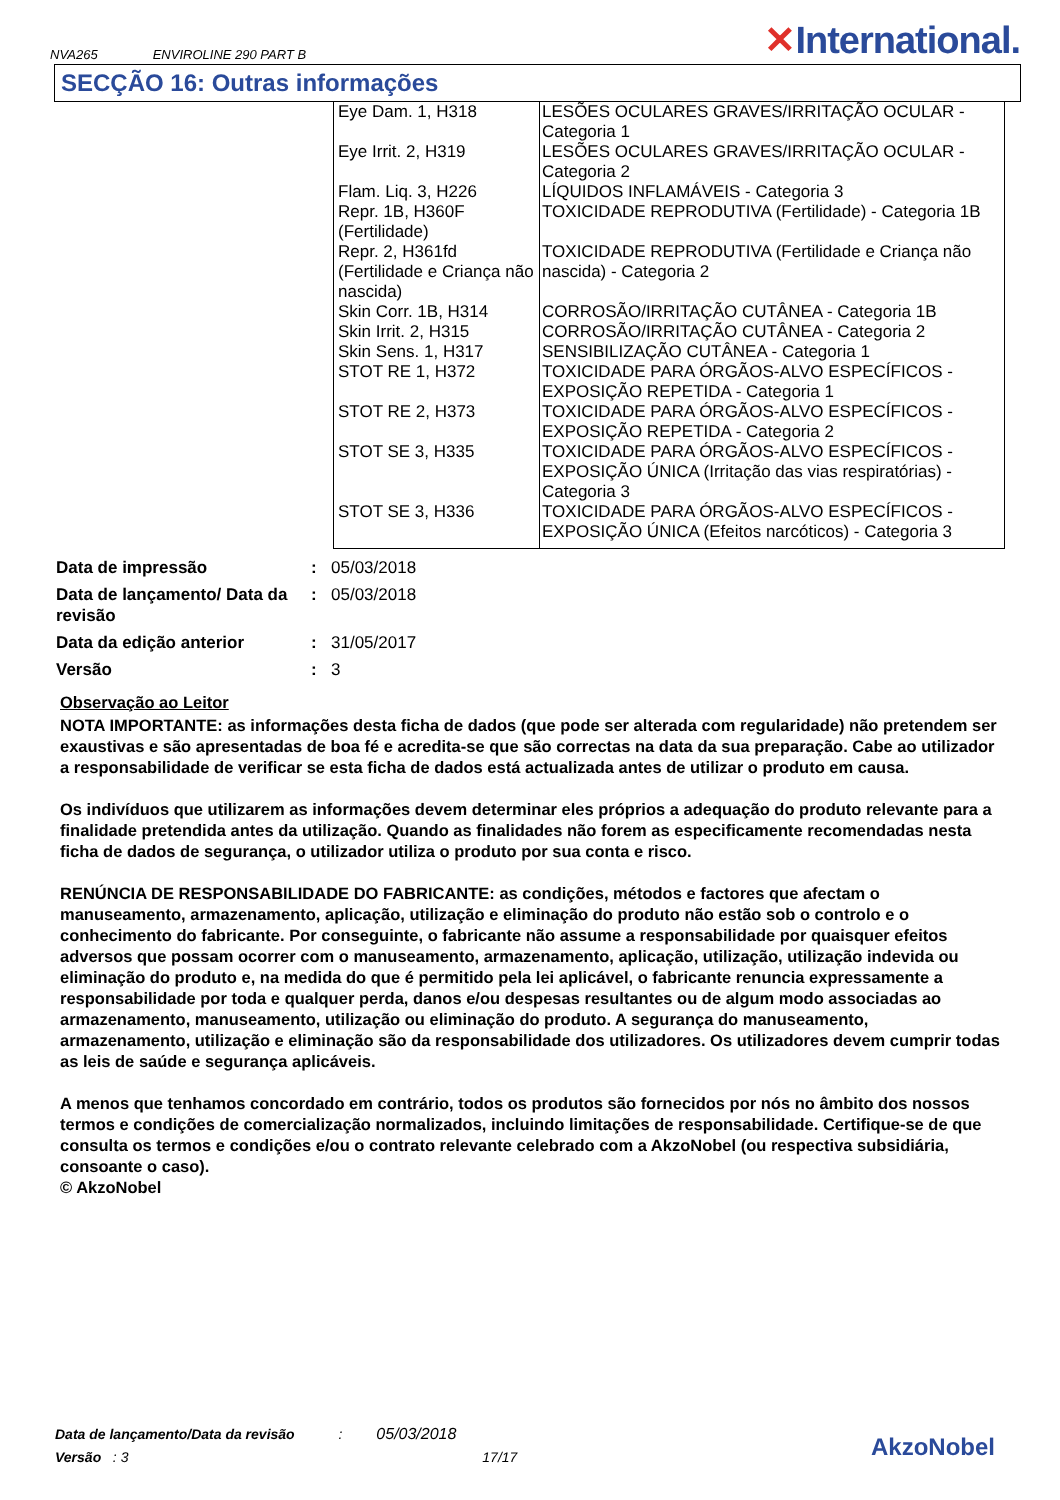NVA265 ENVIROLINE 290 PART B
✕International.
SECÇÃO 16: Outras informações
| Eye Dam. 1, H318 | LESÕES OCULARES GRAVES/IRRITAÇÃO OCULAR - Categoria 1 |
| Eye Irrit. 2, H319 | LESÕES OCULARES GRAVES/IRRITAÇÃO OCULAR - Categoria 2 |
| Flam. Liq. 3, H226 | LÍQUIDOS INFLAMÁVEIS - Categoria 3 |
| Repr. 1B, H360F (Fertilidade) | TOXICIDADE REPRODUTIVA (Fertilidade) - Categoria 1B |
| Repr. 2, H361fd (Fertilidade e Criança não nascida) | TOXICIDADE REPRODUTIVA (Fertilidade e Criança não nascida) - Categoria 2 |
| Skin Corr. 1B, H314 | CORROSÃO/IRRITAÇÃO CUTÂNEA - Categoria 1B |
| Skin Irrit. 2, H315 | CORROSÃO/IRRITAÇÃO CUTÂNEA - Categoria 2 |
| Skin Sens. 1, H317 | SENSIBILIZAÇÃO CUTÂNEA - Categoria 1 |
| STOT RE 1, H372 | TOXICIDADE PARA ÓRGÃOS-ALVO ESPECÍFICOS - EXPOSIÇÃO REPETIDA - Categoria 1 |
| STOT RE 2, H373 | TOXICIDADE PARA ÓRGÃOS-ALVO ESPECÍFICOS - EXPOSIÇÃO REPETIDA - Categoria 2 |
| STOT SE 3, H335 | TOXICIDADE PARA ÓRGÃOS-ALVO ESPECÍFICOS - EXPOSIÇÃO ÚNICA (Irritação das vias respiratórias) - Categoria 3 |
| STOT SE 3, H336 | TOXICIDADE PARA ÓRGÃOS-ALVO ESPECÍFICOS - EXPOSIÇÃO ÚNICA (Efeitos narcóticos) - Categoria 3 |
| Data de impressão | : | 05/03/2018 |
| Data de lançamento/ Data da revisão | : | 05/03/2018 |
| Data da edição anterior | : | 31/05/2017 |
| Versão | : | 3 |
Observação ao Leitor
NOTA IMPORTANTE: as informações desta ficha de dados (que pode ser alterada com regularidade) não pretendem ser exaustivas e são apresentadas de boa fé e acredita-se que são correctas na data da sua preparação. Cabe ao utilizador a responsabilidade de verificar se esta ficha de dados está actualizada antes de utilizar o produto em causa.
Os indivíduos que utilizarem as informações devem determinar eles próprios a adequação do produto relevante para a finalidade pretendida antes da utilização. Quando as finalidades não forem as especificamente recomendadas nesta ficha de dados de segurança, o utilizador utiliza o produto por sua conta e risco.
RENÚNCIA DE RESPONSABILIDADE DO FABRICANTE: as condições, métodos e factores que afectam o manuseamento, armazenamento, aplicação, utilização e eliminação do produto não estão sob o controlo e o conhecimento do fabricante. Por conseguinte, o fabricante não assume a responsabilidade por quaisquer efeitos adversos que possam ocorrer com o manuseamento, armazenamento, aplicação, utilização, utilização indevida ou eliminação do produto e, na medida do que é permitido pela lei aplicável, o fabricante renuncia expressamente a responsabilidade por toda e qualquer perda, danos e/ou despesas resultantes ou de algum modo associadas ao armazenamento, manuseamento, utilização ou eliminação do produto. A segurança do manuseamento, armazenamento, utilização e eliminação são da responsabilidade dos utilizadores. Os utilizadores devem cumprir todas as leis de saúde e segurança aplicáveis.
A menos que tenhamos concordado em contrário, todos os produtos são fornecidos por nós no âmbito dos nossos termos e condições de comercialização normalizados, incluindo limitações de responsabilidade. Certifique-se de que consulta os termos e condições e/ou o contrato relevante celebrado com a AkzoNobel (ou respectiva subsidiária, consoante o caso).
© AkzoNobel
Data de lançamento/Data da revisão : 05/03/2018
Versão : 3 17/17
AkzoNobel